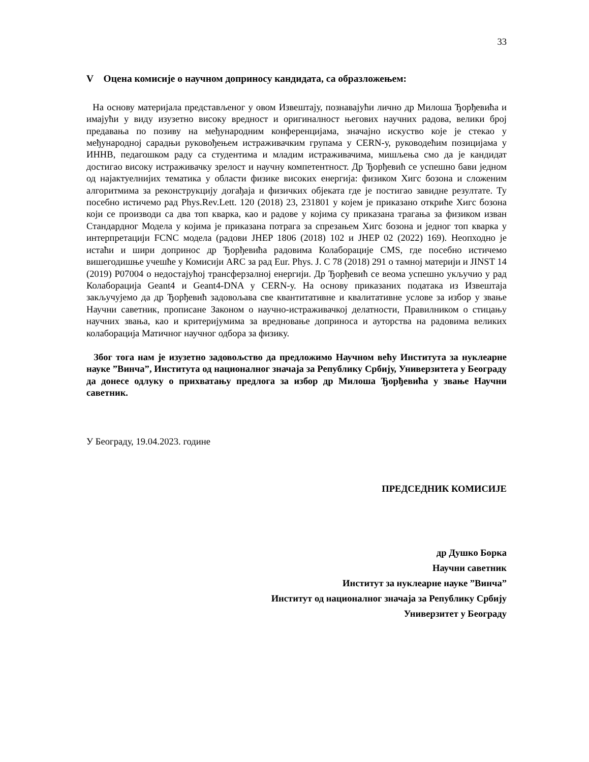33
V Оцена комисије о научном доприносу кандидата, са образложењем:
На основу материјала представљеног у овом Извештају, познавајући лично др Милоша Ђорђевића и имајући у виду изузетно високу вредност и оригиналност његових научних радова, велики број предавања по позиву на међународним конференцијама, значајно искуство које је стекао у међународној сарадњи руковођењем истраживачким групама у CERN-у, руководећим позицијама у ИННВ, педагошком раду са студентима и младим истраживачима, мишљења смо да је кандидат достигао високу истраживачку зрелост и научну компетентност. Др Ђорђевић се успешно бави једном од најактуелнијих тематика у области физике високих енергија: физиком Хигс бозона и сложеним алгоритмима за реконструкцију догађаја и физичких објеката где је постигао завидне резултате. Ту посебно истичемо рад Phys.Rev.Lett. 120 (2018) 23, 231801 у којем је приказано откриће Хигс бозона који се производи са два топ кварка, као и радове у којима су приказана трагања за физиком изван Стандардног Модела у којима је приказана потрага за спрезањем Хигс бозона и једног топ кварка у интерпретацији FCNC модела (радови JHEP 1806 (2018) 102 и JHEP 02 (2022) 169). Неопходно је истаћи и шири допринос др Ђорђевића радовима Колаборације CMS, где посебно истичемо вишегодишње учешће у Комисији ARC за рад Eur. Phys. J. C 78 (2018) 291 о тамној материји и JINST 14 (2019) P07004 о недостајућој трансферзалној енергији. Др Ђорђевић се веома успешно укључио у рад Колаборација Geant4 и Geant4-DNA у CERN-у. На основу приказаних података из Извештаја закључујемо да др Ђорђевић задовољава све квантитативне и квалитативне услове за избор у звање Научни саветник, прописане Законом о научно-истраживачкој делатности, Правилником о стицању научних звања, као и критеријумима за вредновање доприноса и ауторства на радовима великих колаборација Матичног научног одбора за физику.
Због тога нам је изузетно задовољство да предложимо Научном већу Института за нуклеарне науке ”Винча”, Института од националног значаја за Републику Србију, Универзитета у Београду да донесе одлуку о прихватању предлога за избор др Милоша Ђорђевића у звање Научни саветник.
У Београду, 19.04.2023. године
ПРЕДСЕДНИК КОМИСИЈЕ
др Душко Борка
Научни саветник
Институт за нуклеарне науке ”Винча”
Институт од националног значаја за Републику Србију
Универзитет у Београду